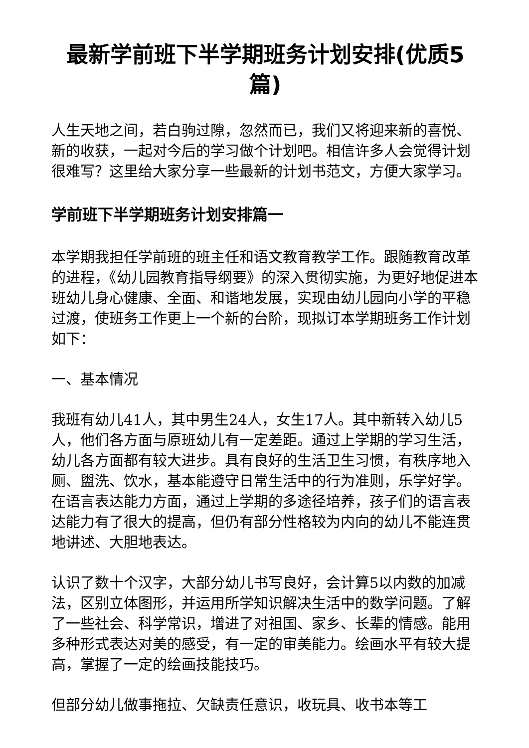最新学前班下半学期班务计划安排(优质5篇)
人生天地之间，若白驹过隙，忽然而已，我们又将迎来新的喜悦、新的收获，一起对今后的学习做个计划吧。相信许多人会觉得计划很难写？这里给大家分享一些最新的计划书范文，方便大家学习。
学前班下半学期班务计划安排篇一
本学期我担任学前班的班主任和语文教育教学工作。跟随教育改革的进程，《幼儿园教育指导纲要》的深入贯彻实施，为更好地促进本班幼儿身心健康、全面、和谐地发展，实现由幼儿园向小学的平稳过渡，使班务工作更上一个新的台阶，现拟订本学期班务工作计划如下：
一、基本情况
我班有幼儿41人，其中男生24人，女生17人。其中新转入幼儿5人，他们各方面与原班幼儿有一定差距。通过上学期的学习生活，幼儿各方面都有较大进步。具有良好的生活卫生习惯，有秩序地入厕、盥洗、饮水，基本能遵守日常生活中的行为准则，乐学好学。在语言表达能力方面，通过上学期的多途径培养，孩子们的语言表达能力有了很大的提高，但仍有部分性格较为内向的幼儿不能连贯地讲述、大胆地表达。
认识了数十个汉字，大部分幼儿书写良好，会计算5以内数的加减法，区别立体图形，并运用所学知识解决生活中的数学问题。了解了一些社会、科学常识，增进了对祖国、家乡、长辈的情感。能用多种形式表达对美的感受，有一定的审美能力。绘画水平有较大提高，掌握了一定的绘画技能技巧。
但部分幼儿做事拖拉、欠缺责任意识，收玩具、收书本等工